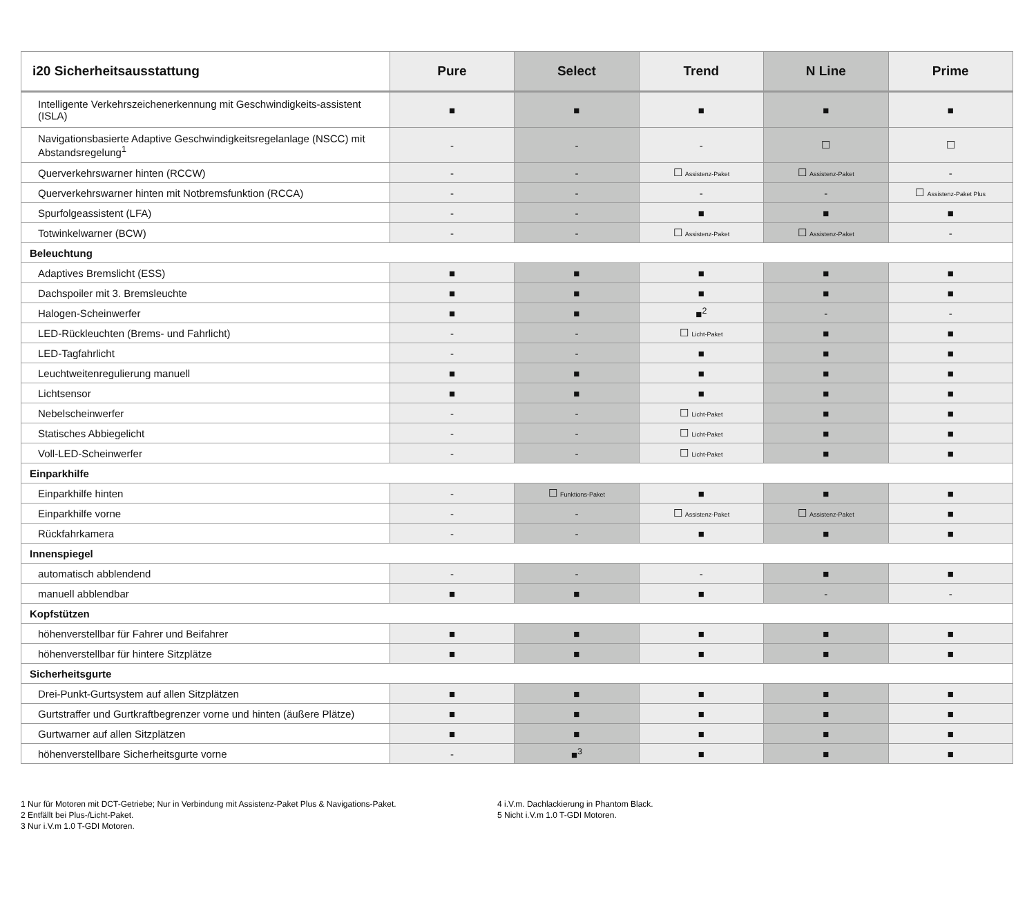| i20 Sicherheitsausstattung | Pure | Select | Trend | N Line | Prime |
| --- | --- | --- | --- | --- | --- |
| Intelligente Verkehrszeichenerkennung mit Geschwindigkeits-assistent (ISLA) | ■ | ■ | ■ | ■ | ■ |
| Navigationsbasierte Adaptive Geschwindigkeitsregelanlage (NSCC) mit Abstandsregelung<sup>1</sup> | - | - | - | ☐ | ☐ |
| Querverkehrswarner hinten (RCCW) | - | - | ☐ Assistenz-Paket | ☐ Assistenz-Paket | - |
| Querverkehrswarner hinten mit Notbremsfunktion (RCCA) | - | - | - | - | ☐ Assistenz-Paket Plus |
| Spurfolgeassistent (LFA) | - | - | ■ | ■ | ■ |
| Totwinkelwarner (BCW) | - | - | ☐ Assistenz-Paket | ☐ Assistenz-Paket | - |
| Beleuchtung | | | | | |
| Adaptives Bremslicht (ESS) | ■ | ■ | ■ | ■ | ■ |
| Dachspoiler mit 3. Bremsleuchte | ■ | ■ | ■ | ■ | ■ |
| Halogen-Scheinwerfer | ■ | ■ | ■<sup>2</sup> | - | - |
| LED-Rückleuchten (Brems- und Fahrlicht) | - | - | ☐ Licht-Paket | ■ | ■ |
| LED-Tagfahrlicht | - | - | ■ | ■ | ■ |
| Leuchtweitenregulierung manuell | ■ | ■ | ■ | ■ | ■ |
| Lichtsensor | ■ | ■ | ■ | ■ | ■ |
| Nebelscheinwerfer | - | - | ☐ Licht-Paket | ■ | ■ |
| Statisches Abbiegelicht | - | - | ☐ Licht-Paket | ■ | ■ |
| Voll-LED-Scheinwerfer | - | - | ☐ Licht-Paket | ■ | ■ |
| Einparkhilfe | | | | | |
| Einparkhilfe hinten | - | ☐ Funktions-Paket | ■ | ■ | ■ |
| Einparkhilfe vorne | - | - | ☐ Assistenz-Paket | ☐ Assistenz-Paket | ■ |
| Rückfahrkamera | - | - | ■ | ■ | ■ |
| Innenspiegel | | | | | |
| automatisch abblendend | - | - | - | ■ | ■ |
| manuell abblendbar | ■ | ■ | ■ | - | - |
| Kopfstützen | | | | | |
| höhenverstellbar für Fahrer und Beifahrer | ■ | ■ | ■ | ■ | ■ |
| höhenverstellbar für hintere Sitzplätze | ■ | ■ | ■ | ■ | ■ |
| Sicherheitsgurte | | | | | |
| Drei-Punkt-Gurtsystem auf allen Sitzplätzen | ■ | ■ | ■ | ■ | ■ |
| Gurtstraffer und Gurtkraftbegrenzer vorne und hinten (äußere Plätze) | ■ | ■ | ■ | ■ | ■ |
| Gurtwarner auf allen Sitzplätzen | ■ | ■ | ■ | ■ | ■ |
| höhenverstellbare Sicherheitsgurte vorne | - | ■<sup>3</sup> | ■ | ■ | ■ |
1 Nur für Motoren mit DCT-Getriebe; Nur in Verbindung mit Assistenz-Paket Plus & Navigations-Paket.
2 Entfällt bei Plus-/Licht-Paket.
3 Nur i.V.m 1.0 T-GDI Motoren.
4 i.V.m. Dachlackierung in Phantom Black.
5 Nicht i.V.m 1.0 T-GDI Motoren.